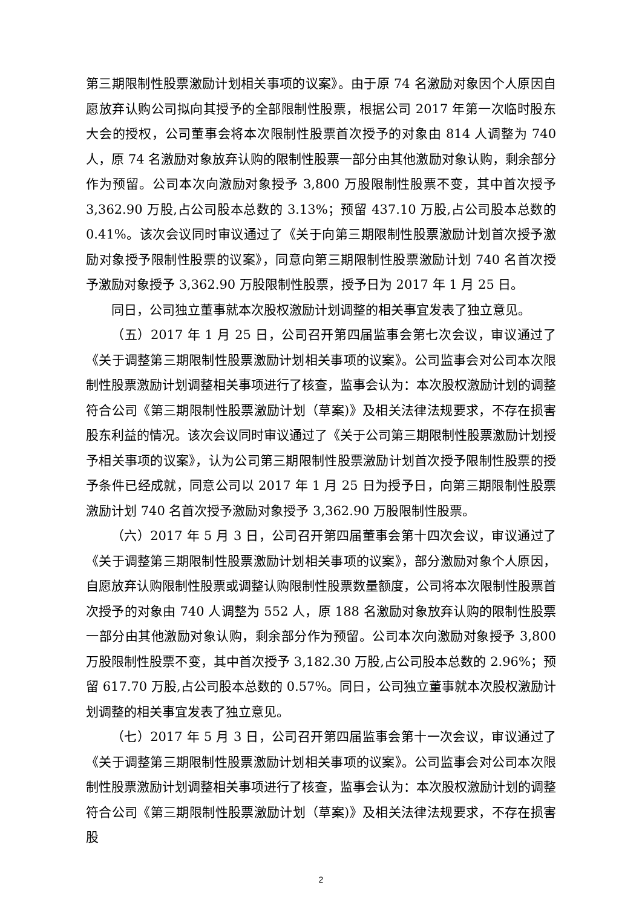第三期限制性股票激励计划相关事项的议案》。由于原 74 名激励对象因个人原因自愿放弃认购公司拟向其授予的全部限制性股票，根据公司 2017 年第一次临时股东大会的授权，公司董事会将本次限制性股票首次授予的对象由 814 人调整为 740 人，原 74 名激励对象放弃认购的限制性股票一部分由其他激励对象认购，剩余部分作为预留。公司本次向激励对象授予 3,800 万股限制性股票不变，其中首次授予 3,362.90 万股,占公司股本总数的 3.13%；预留 437.10 万股,占公司股本总数的 0.41%。该次会议同时审议通过了《关于向第三期限制性股票激励计划首次授予激励对象授予限制性股票的议案》，同意向第三期限制性股票激励计划 740 名首次授予激励对象授予 3,362.90 万股限制性股票，授予日为 2017 年 1 月 25 日。
同日，公司独立董事就本次股权激励计划调整的相关事宜发表了独立意见。
（五）2017 年 1 月 25 日，公司召开第四届监事会第七次会议，审议通过了《关于调整第三期限制性股票激励计划相关事项的议案》。公司监事会对公司本次限制性股票激励计划调整相关事项进行了核查，监事会认为：本次股权激励计划的调整符合公司《第三期限制性股票激励计划（草案)》及相关法律法规要求，不存在损害股东利益的情况。该次会议同时审议通过了《关于公司第三期限制性股票激励计划授予相关事项的议案》，认为公司第三期限制性股票激励计划首次授予限制性股票的授予条件已经成就，同意公司以 2017 年 1 月 25 日为授予日，向第三期限制性股票激励计划 740 名首次授予激励对象授予 3,362.90 万股限制性股票。
（六）2017 年 5 月 3 日，公司召开第四届董事会第十四次会议，审议通过了《关于调整第三期限制性股票激励计划相关事项的议案》，部分激励对象个人原因，自愿放弃认购限制性股票或调整认购限制性股票数量额度，公司将本次限制性股票首次授予的对象由 740 人调整为 552 人，原 188 名激励对象放弃认购的限制性股票一部分由其他激励对象认购，剩余部分作为预留。公司本次向激励对象授予 3,800 万股限制性股票不变，其中首次授予 3,182.30 万股,占公司股本总数的 2.96%；预留 617.70 万股,占公司股本总数的 0.57%。同日，公司独立董事就本次股权激励计划调整的相关事宜发表了独立意见。
（七）2017 年 5 月 3 日，公司召开第四届监事会第十一次会议，审议通过了《关于调整第三期限制性股票激励计划相关事项的议案》。公司监事会对公司本次限制性股票激励计划调整相关事项进行了核查，监事会认为：本次股权激励计划的调整符合公司《第三期限制性股票激励计划（草案)》及相关法律法规要求，不存在损害股
2